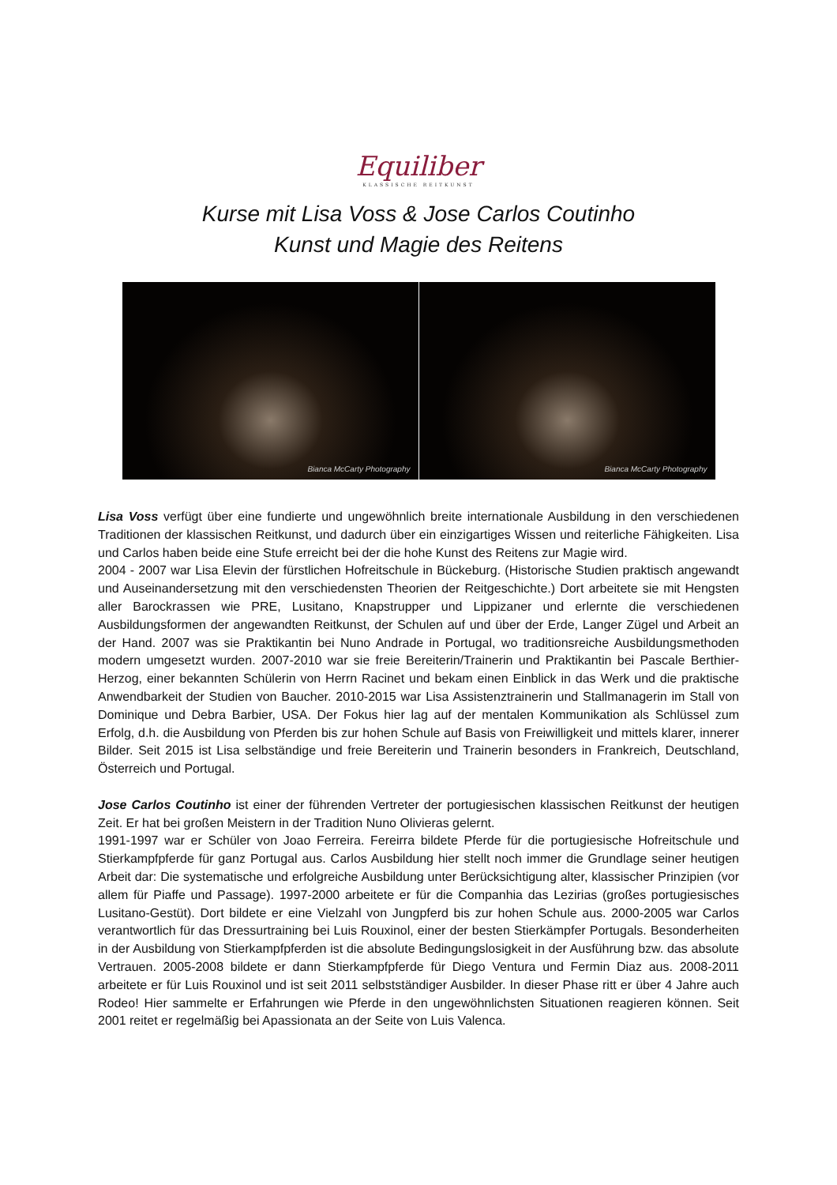Equiliber
KLASSISCHE REITKUNST
Kurse mit Lisa Voss & Jose Carlos Coutinho
Kunst und Magie des Reitens
Bianca McCarty Photography Bianca McCarty Photography
Lisa Voss verfügt über eine fundierte und ungewöhnlich breite internationale Ausbildung in den verschiedenen Traditionen der klassischen Reitkunst, und dadurch über ein einzigartiges Wissen und reiterliche Fähigkeiten. Lisa und Carlos haben beide eine Stufe erreicht bei der die hohe Kunst des Reitens zur Magie wird.
2004 - 2007 war Lisa Elevin der fürstlichen Hofreitschule in Bückeburg. (Historische Studien praktisch angewandt und Auseinandersetzung mit den verschiedensten Theorien der Reitgeschichte.) Dort arbeitete sie mit Hengsten aller Barockrassen wie PRE, Lusitano, Knapstrupper und Lippizaner und erlernte die verschiedenen Ausbildungsformen der angewandten Reitkunst, der Schulen auf und über der Erde, Langer Zügel und Arbeit an der Hand. 2007 was sie Praktikantin bei Nuno Andrade in Portugal, wo traditionsreiche Ausbildungsmethoden modern umgesetzt wurden. 2007-2010 war sie freie Bereiterin/Trainerin und Praktikantin bei Pascale Berthier-Herzog, einer bekannten Schülerin von Herrn Racinet und bekam einen Einblick in das Werk und die praktische Anwendbarkeit der Studien von Baucher. 2010-2015 war Lisa Assistenztrainerin und Stallmanagerin im Stall von Dominique und Debra Barbier, USA. Der Fokus hier lag auf der mentalen Kommunikation als Schlüssel zum Erfolg, d.h. die Ausbildung von Pferden bis zur hohen Schule auf Basis von Freiwilligkeit und mittels klarer, innerer Bilder. Seit 2015 ist Lisa selbständige und freie Bereiterin und Trainerin besonders in Frankreich, Deutschland, Österreich und Portugal.
Jose Carlos Coutinho ist einer der führenden Vertreter der portugiesischen klassischen Reitkunst der heutigen Zeit. Er hat bei großen Meistern in der Tradition Nuno Olivieras gelernt.
1991-1997 war er Schüler von Joao Ferreira. Fereirra bildete Pferde für die portugiesische Hofreitschule und Stierkampfpferde für ganz Portugal aus. Carlos Ausbildung hier stellt noch immer die Grundlage seiner heutigen Arbeit dar: Die systematische und erfolgreiche Ausbildung unter Berücksichtigung alter, klassischer Prinzipien (vor allem für Piaffe und Passage). 1997-2000 arbeitete er für die Companhia das Lezirias (großes portugiesisches Lusitano-Gestüt). Dort bildete er eine Vielzahl von Jungpferd bis zur hohen Schule aus. 2000-2005 war Carlos verantwortlich für das Dressurtraining bei Luis Rouxinol, einer der besten Stierkämpfer Portugals. Besonderheiten in der Ausbildung von Stierkampfpferden ist die absolute Bedingungslosigkeit in der Ausführung bzw. das absolute Vertrauen. 2005-2008 bildete er dann Stierkampfpferde für Diego Ventura und Fermin Diaz aus. 2008-2011 arbeitete er für Luis Rouxinol und ist seit 2011 selbstständiger Ausbilder. In dieser Phase ritt er über 4 Jahre auch Rodeo! Hier sammelte er Erfahrungen wie Pferde in den ungewöhnlichsten Situationen reagieren können. Seit 2001 reitet er regelmäßig bei Apassionata an der Seite von Luis Valenca.